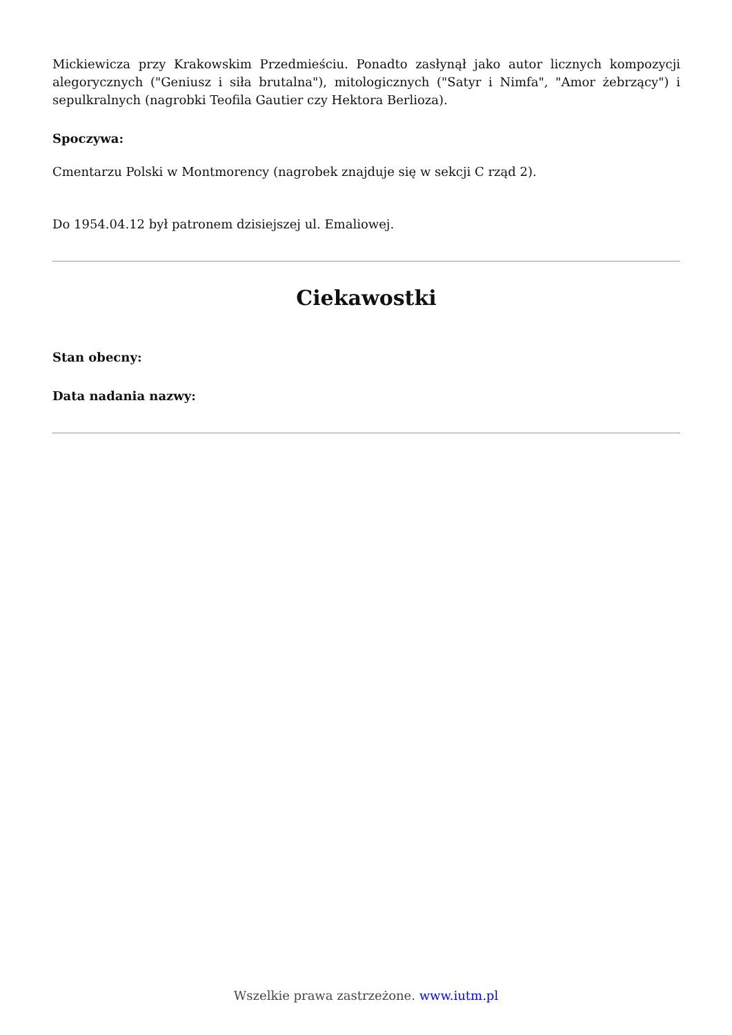Mickiewicza przy Krakowskim Przedmieściu. Ponadto zasłynął jako autor licznych kompozycji alegorycznych ("Geniusz i siła brutalna"), mitologicznych ("Satyr i Nimfa", "Amor żebrzący") i sepulkralnych (nagrobki Teofila Gautier czy Hektora Berlioza).
Spoczywa:
Cmentarzu Polski w Montmorency (nagrobek znajduje się w sekcji C rząd 2).
Do 1954.04.12 był patronem dzisiejszej ul. Emaliowej.
Ciekawostki
Stan obecny:
Data nadania nazwy:
Wszelkie prawa zastrzeżone. www.iutm.pl